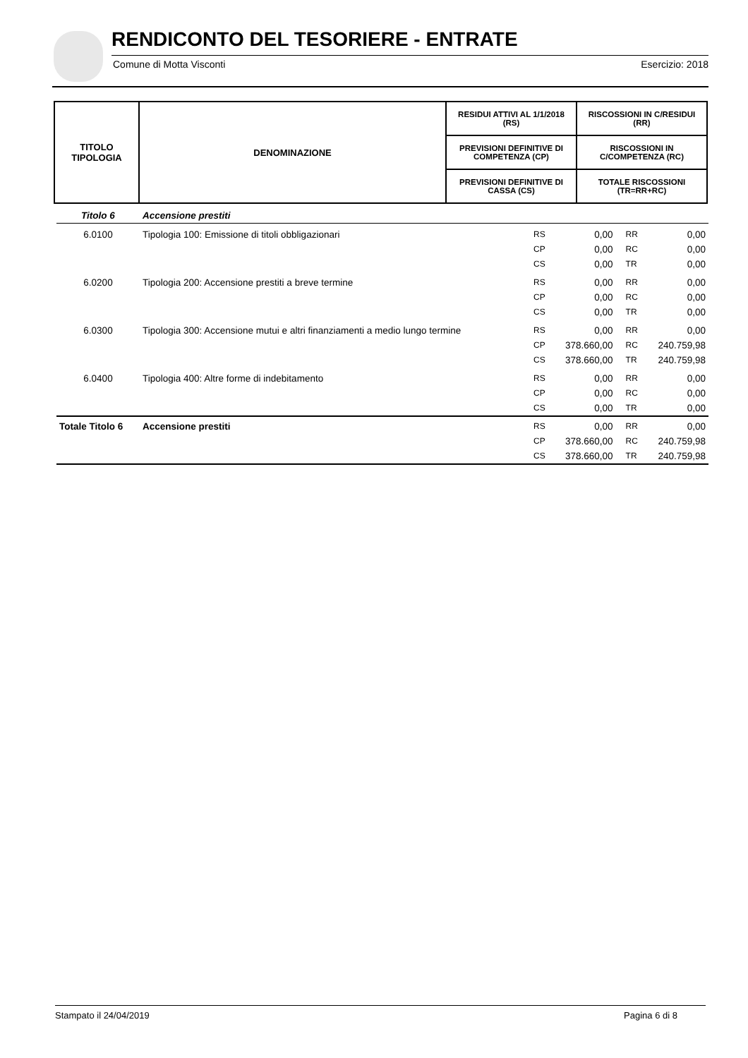RENDICONTO DEL TESORIERE - ENTRATE
Comune di Motta Visconti Esercizio: 2018
| TITOLO TIPOLOGIA | DENOMINAZIONE | RESIDUI ATTIVI AL 1/1/2018 (RS) | RISCOSSIONI IN C/RESIDUI (RR) |
| --- | --- | --- | --- |
| | | PREVISIONI DEFINITIVE DI COMPETENZA (CP) | RISCOSSIONI IN C/COMPETENZA (RC) |
| | | PREVISIONI DEFINITIVE DI CASSA (CS) | TOTALE RISCOSSIONI (TR=RR+RC) |
| Titolo 6 | Accensione prestiti | | | | |
| 6.0100 | Tipologia 100: Emissione di titoli obbligazionari | RS | 0,00 | RR | 0,00 |
| | | CP | 0,00 | RC | 0,00 |
| | | CS | 0,00 | TR | 0,00 |
| 6.0200 | Tipologia 200: Accensione prestiti a breve termine | RS | 0,00 | RR | 0,00 |
| | | CP | 0,00 | RC | 0,00 |
| | | CS | 0,00 | TR | 0,00 |
| 6.0300 | Tipologia 300: Accensione mutui e altri finanziamenti a medio lungo termine | RS | 0,00 | RR | 0,00 |
| | | CP | 378.660,00 | RC | 240.759,98 |
| | | CS | 378.660,00 | TR | 240.759,98 |
| 6.0400 | Tipologia 400: Altre forme di indebitamento | RS | 0,00 | RR | 0,00 |
| | | CP | 0,00 | RC | 0,00 |
| | | CS | 0,00 | TR | 0,00 |
| Totale Titolo 6 | Accensione prestiti | RS | 0,00 | RR | 0,00 |
| | | CP | 378.660,00 | RC | 240.759,98 |
| | | CS | 378.660,00 | TR | 240.759,98 |
Stampato il 24/04/2019 Pagina 6 di 8